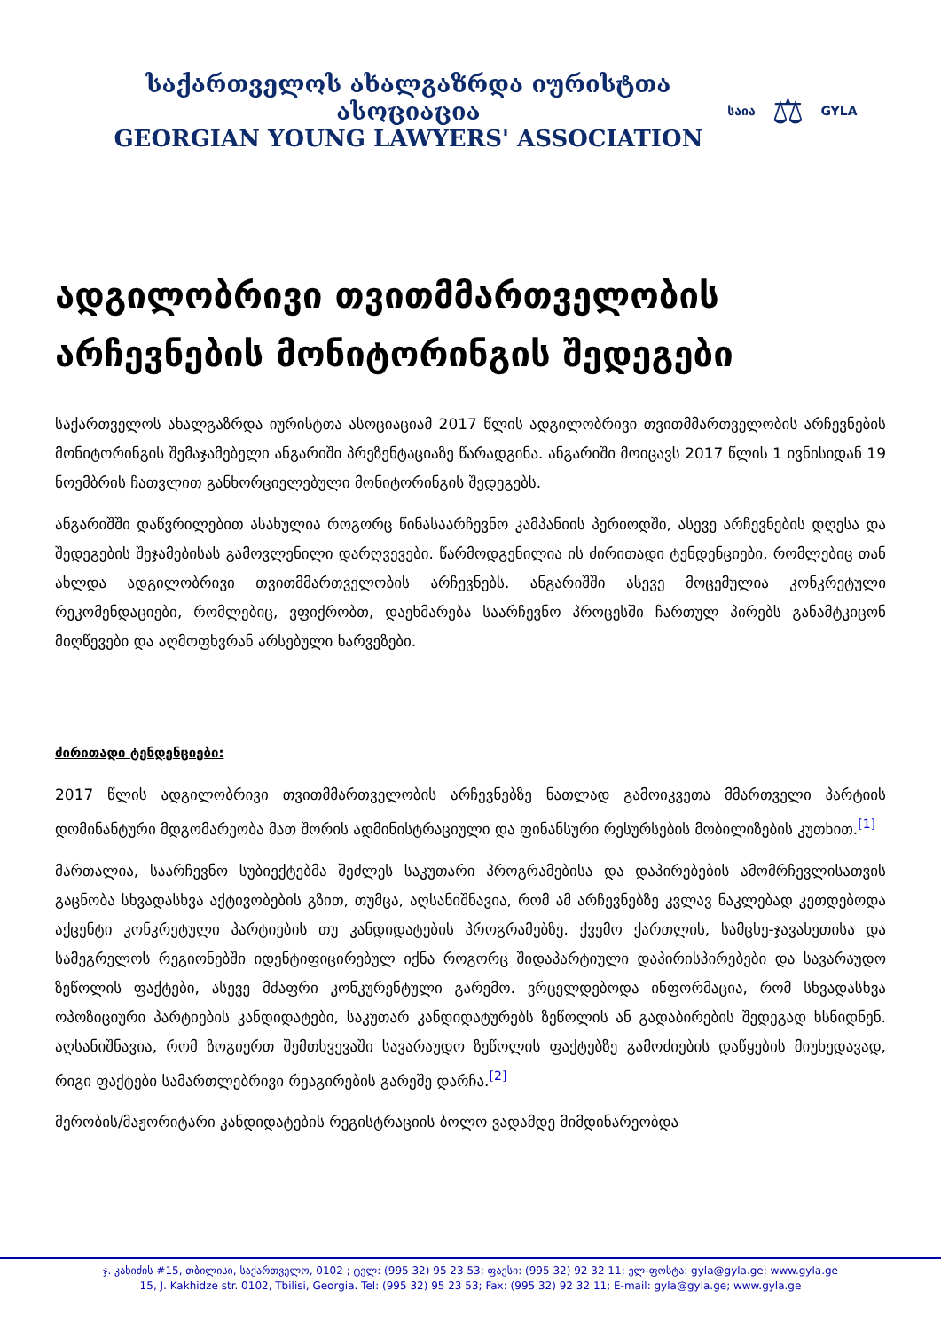საქართველოს ახალგაზრდა იურისტთა ასოციაცია
GEORGIAN YOUNG LAWYERS' ASSOCIATION
საია ⚖ GYLA
ადგილობრივი თვითმმართველობის არჩევნების მონიტორინგის შედეგები
საქართველოს ახალგაზრდა იურისტთა ასოციაციამ 2017 წლის ადგილობრივი თვითმმართველობის არჩევნების მონიტორინგის შემაჯამებელი ანგარიში პრეზენტაციაზე წარადგინა. ანგარიში მოიცავს 2017 წლის 1 ივნისიდან 19 ნოემბრის ჩათვლით განხორციელებული მონიტორინგის შედეგებს.
ანგარიშში დაწვრილებით ასახულია როგორც წინასაარჩევნო კამპანიის პერიოდში, ასევე არჩევნების დღესა და შედეგების შეჯამებისას გამოვლენილი დარღვევები. წარმოდგენილია ის ძირითადი ტენდენციები, რომლებიც თან ახლდა ადგილობრივი თვითმმართველობის არჩევნებს. ანგარიშში ასევე მოცემულია კონკრეტული რეკომენდაციები, რომლებიც, ვფიქრობთ, დაეხმარება საარჩევნო პროცესში ჩართულ პირებს განამტკიცონ მიღწევები და აღმოფხვრან არსებული ხარვეზები.
ძირითადი ტენდენციები:
2017 წლის ადგილობრივი თვითმმართველობის არჩევნებზე ნათლად გამოიკვეთა მმართველი პარტიის დომინანტური მდგომარეობა მათ შორის ადმინისტრაციული და ფინანსური რესურსების მობილიზების კუთხით.<sup>[1]</sup>
მართალია, საარჩევნო სუბიექტებმა შეძლეს საკუთარი პროგრამებისა და დაპირებების ამომრჩევლისათვის გაცნობა სხვადასხვა აქტივობების გზით, თუმცა, აღსანიშნავია, რომ ამ არჩევნებზე კვლავ ნაკლებად კეთდებოდა აქცენტი კონკრეტული პარტიების თუ კანდიდატების პროგრამებზე. ქვემო ქართლის, სამცხე-ჯავახეთისა და სამეგრელოს რეგიონებში იდენტიფიცირებულ იქნა როგორც შიდაპარტიული დაპირისპირებები და სავარაუდო ზეწოლის ფაქტები, ასევე მძაფრი კონკურენტული გარემო. ვრცელდებოდა ინფორმაცია, რომ სხვადასხვა ოპოზიციური პარტიების კანდიდატები, საკუთარ კანდიდატურებს ზეწოლის ან გადაბირების შედეგად ხსნიდნენ. აღსანიშნავია, რომ ზოგიერთ შემთხვევაში სავარაუდო ზეწოლის ფაქტებზე გამოძიების დაწყების მიუხედავად, რიგი ფაქტები სამართლებრივი რეაგირების გარეშე დარჩა.<sup>[2]</sup>
მერობის/მაჟორიტარი კანდიდატების რეგისტრაციის ბოლო ვადამდე მიმდინარეობდა
ჯ. კახიძის #15, თბილისი, საქართველო, 0102 ; ტელ: (995 32) 95 23 53; ფაქსი: (995 32) 92 32 11; ელ-ფოსტა: gyla@gyla.ge; www.gyla.ge
15, J. Kakhidze str. 0102, Tbilisi, Georgia. Tel: (995 32) 95 23 53; Fax: (995 32) 92 32 11; E-mail: gyla@gyla.ge; www.gyla.ge